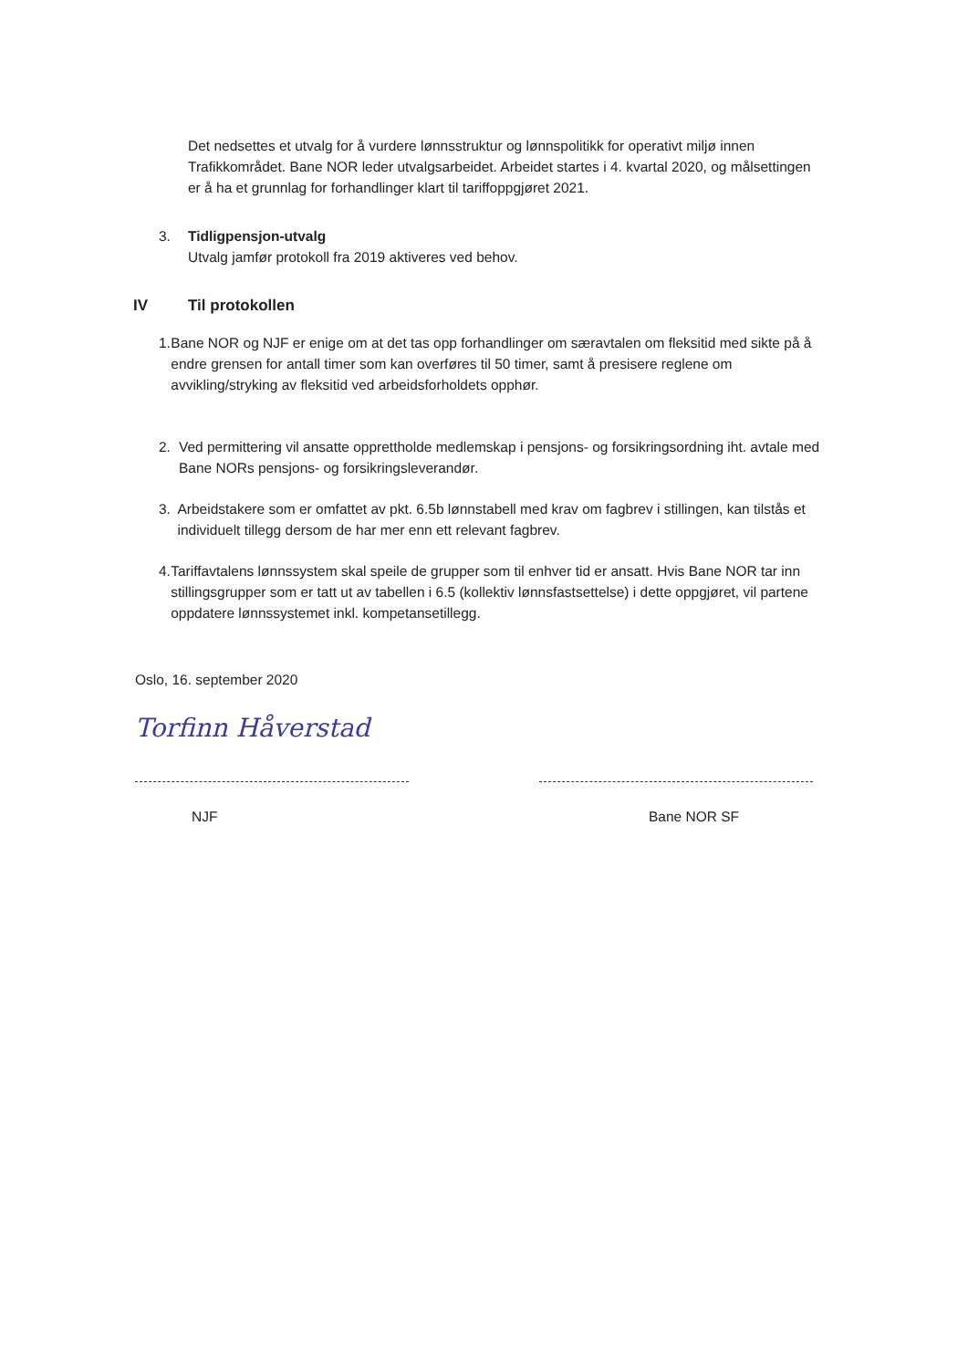Det nedsettes et utvalg for å vurdere lønnsstruktur og lønnspolitikk for operativt miljø innen Trafikkområdet. Bane NOR leder utvalgsarbeidet. Arbeidet startes i 4. kvartal 2020, og målsettingen er å ha et grunnlag for forhandlinger klart til tariffoppgjøret 2021.
3. Tidligpensjon-utvalg
Utvalg jamfør protokoll fra 2019 aktiveres ved behov.
IV Til protokollen
1. Bane NOR og NJF er enige om at det tas opp forhandlinger om særavtalen om fleksitid med sikte på å endre grensen for antall timer som kan overføres til 50 timer, samt å presisere reglene om avvikling/stryking av fleksitid ved arbeidsforholdets opphør.
2. Ved permittering vil ansatte opprettholde medlemskap i pensjons- og forsikringsordning iht. avtale med Bane NORs pensjons- og forsikringsleverandør.
3. Arbeidstakere som er omfattet av pkt. 6.5b lønnstabell med krav om fagbrev i stillingen, kan tilstås et individuelt tillegg dersom de har mer enn ett relevant fagbrev.
4. Tariffavtalens lønnssystem skal speile de grupper som til enhver tid er ansatt. Hvis Bane NOR tar inn stillingsgrupper som er tatt ut av tabellen i 6.5 (kollektiv lønnsfastsettelse) i dette oppgjøret, vil partene oppdatere lønnssystemet inkl. kompetansetillegg.
Oslo, 16. september 2020
Torfinn Håverstad
NJF
Bane NOR SF